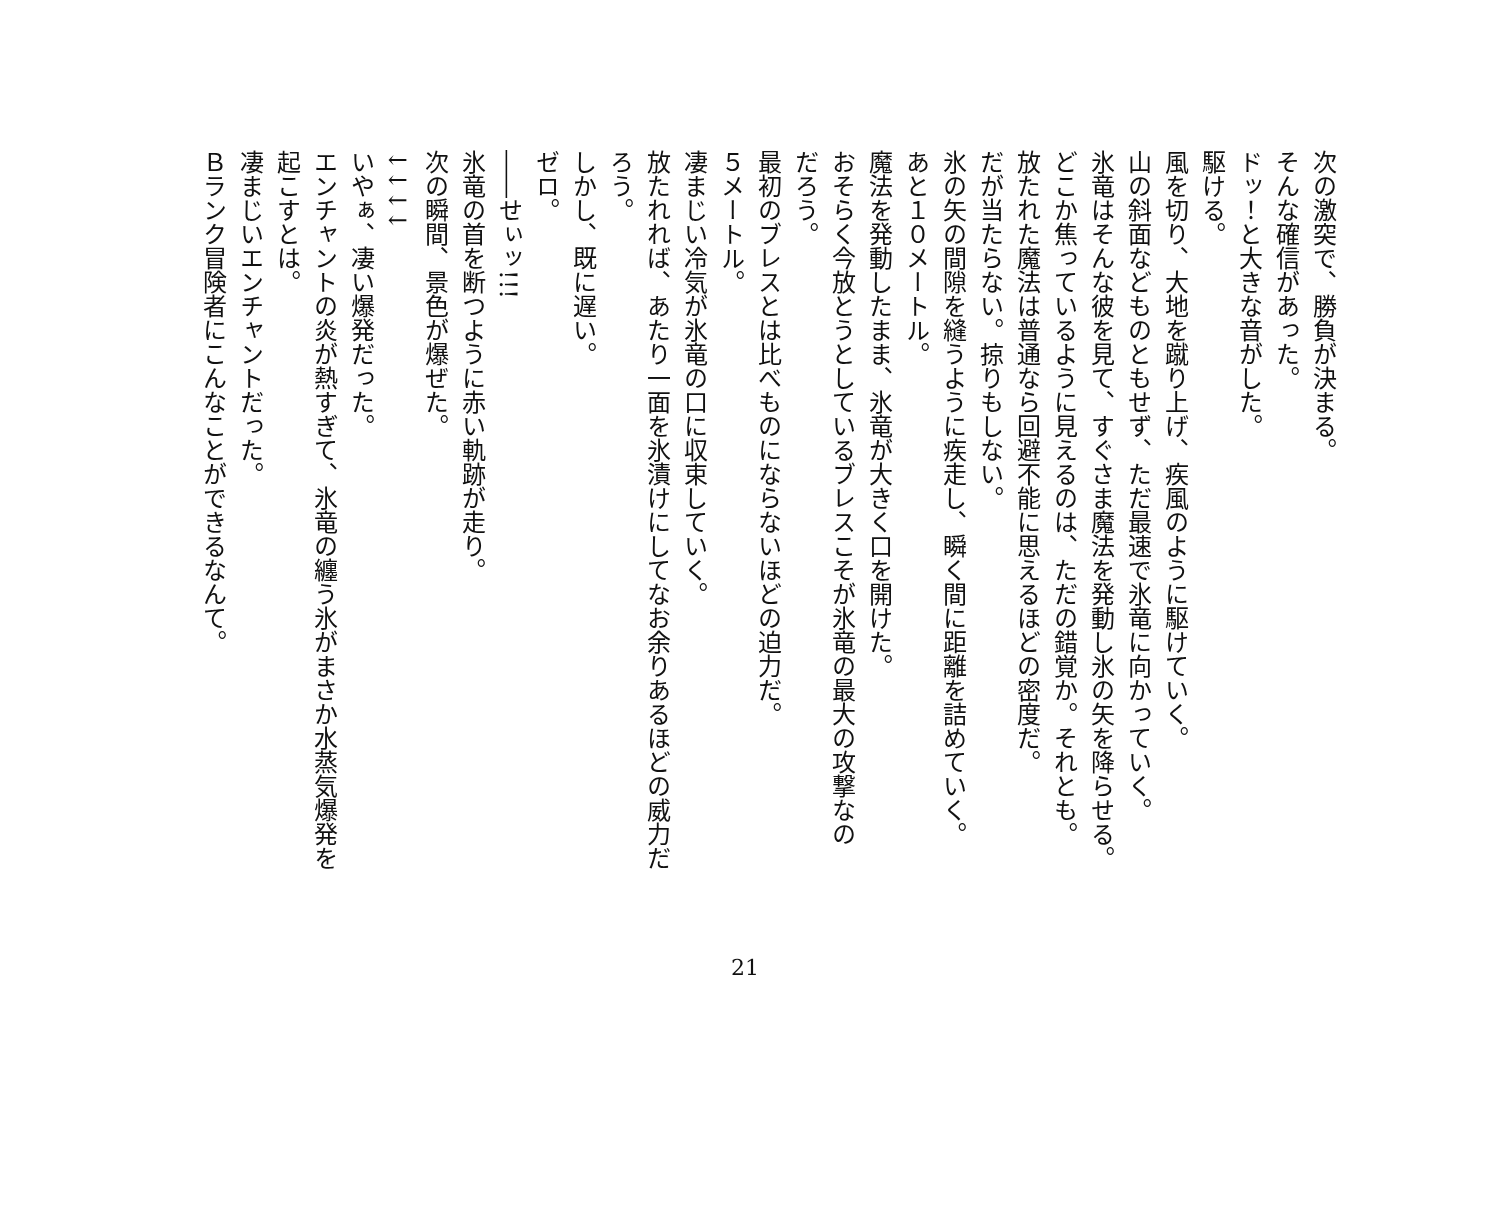次の激突で、勝負が決まる。
そんな確信があった。
ドッ！と大きな音がした。
駆ける。
風を切り、大地を蹴り上げ、疾風のように駆けていく。
山の斜面などものともせず、ただ最速で氷竜に向かっていく。
氷竜はそんな彼を見て、すぐさま魔法を発動し氷の矢を降らせる。
どこか焦っているように見えるのは、ただの錯覚か。それとも。
放たれた魔法は普通なら回避不能に思えるほどの密度だ。
だが当たらない。掠りもしない。
氷の矢の間隙を縫うように疾走し、瞬く間に距離を詰めていく。
あと１０メートル。
魔法を発動したまま、氷竜が大きく口を開けた。
おそらく今放とうとしているブレスこそが氷竜の最大の攻撃なの
だろう。
最初のブレスとは比べものにならないほどの迫力だ。
５メートル。
凄まじい冷気が氷竜の口に収束していく。
放たれれば、あたり一面を氷漬けにしてなお余りあるほどの威力だ
ろう。
しかし、既に遅い。
ゼロ。
――せぃッ!!!
氷竜の首を断つように赤い軌跡が走り。
次の瞬間、景色が爆ぜた。
↓↓↓↓
いやぁ、凄い爆発だった。
エンチャントの炎が熱すぎて、氷竜の纏う氷がまさか水蒸気爆発を
起こすとは。
凄まじいエンチャントだった。
Ｂランク冒険者にこんなことができるなんて。
21